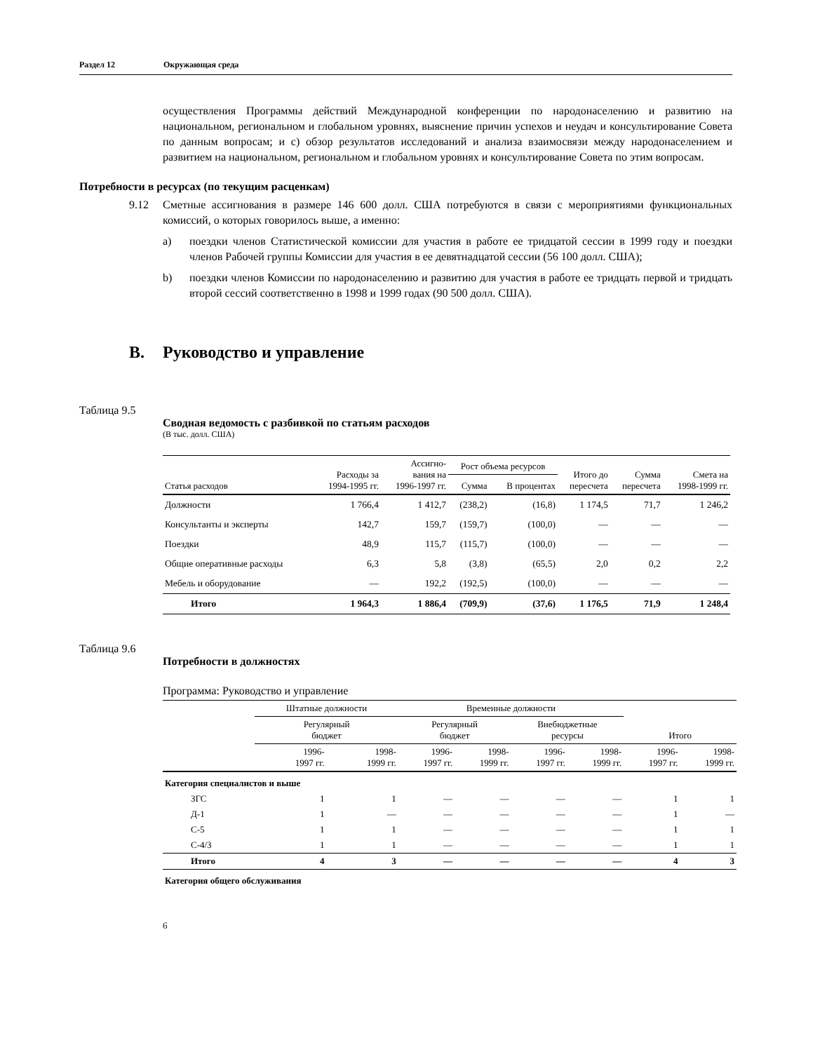Раздел 12 Окружающая среда
осуществления Программы действий Международной конференции по народонаселению и развитию на национальном, региональном и глобальном уровнях, выяснение причин успехов и неудач и консультирование Совета по данным вопросам; и c) обзор результатов исследований и анализа взаимосвязи между народонаселением и развитием на национальном, региональном и глобальном уровнях и консультирование Совета по этим вопросам.
Потребности в ресурсах (по текущим расценкам)
9.12 Сметные ассигнования в размере 146 600 долл. США потребуются в связи с мероприятиями функциональных комиссий, о которых говорилось выше, а именно:
a) поездки членов Статистической комиссии для участия в работе ее тридцатой сессии в 1999 году и поездки членов Рабочей группы Комиссии для участия в ее девятнадцатой сессии (56 100 долл. США);
b) поездки членов Комиссии по народонаселению и развитию для участия в работе ее тридцать первой и тридцать второй сессий соответственно в 1998 и 1999 годах (90 500 долл. США).
B. Руководство и управление
Таблица 9.5
Сводная ведомость с разбивкой по статьям расходов
(В тыс. долл. США)
| Статья расходов | Расходы за 1994-1995 гг. | Ассигно- вания на 1996-1997 гг. | Рост объема ресурсов | | Итого до пересчета | Сумма пересчета | Смета на 1998-1999 гг. |
| --- | --- | --- | --- | --- | --- | --- | --- |
| | | | Сумма | В процентах | | | |
| Должности | 1 766,4 | 1 412,7 | (238,2) | (16,8) | 1 174,5 | 71,7 | 1 246,2 |
| Консультанты и эксперты | 142,7 | 159,7 | (159,7) | (100,0) | — | — | — |
| Поездки | 48,9 | 115,7 | (115,7) | (100,0) | — | — | — |
| Общие оперативные расходы | 6,3 | 5,8 | (3,8) | (65,5) | 2,0 | 0,2 | 2,2 |
| Мебель и оборудование | — | 192,2 | (192,5) | (100,0) | — | — | — |
| Итого | 1 964,3 | 1 886,4 | (709,9) | (37,6) | 1 176,5 | 71,9 | 1 248,4 |
Таблица 9.6
Потребности в должностях
Программа: Руководство и управление
| | Штатные должности | | Временные должности | | | | | |
| --- | --- | --- | --- | --- | --- | --- | --- | --- |
| | Регулярный бюджет | | Регулярный бюджет | | Внебюджетные ресурсы | | Итого | |
| | 1996- 1997 гг. | 1998- 1999 гг. | 1996- 1997 гг. | 1998- 1999 гг. | 1996- 1997 гг. | 1998- 1999 гг. | 1996- 1997 гг. | 1998- 1999 гг. |
| Категория специалистов и выше | | | | | | | | |
| ЗГС | 1 | 1 | — | — | — | — | 1 | 1 |
| Д-1 | 1 | — | — | — | — | — | 1 | — |
| С-5 | 1 | 1 | — | — | — | — | 1 | 1 |
| С-4/3 | 1 | 1 | — | — | — | — | 1 | 1 |
| Итого | 4 | 3 | — | — | — | — | 4 | 3 |
| Категория общего обслуживания | | | | | | | | |
6